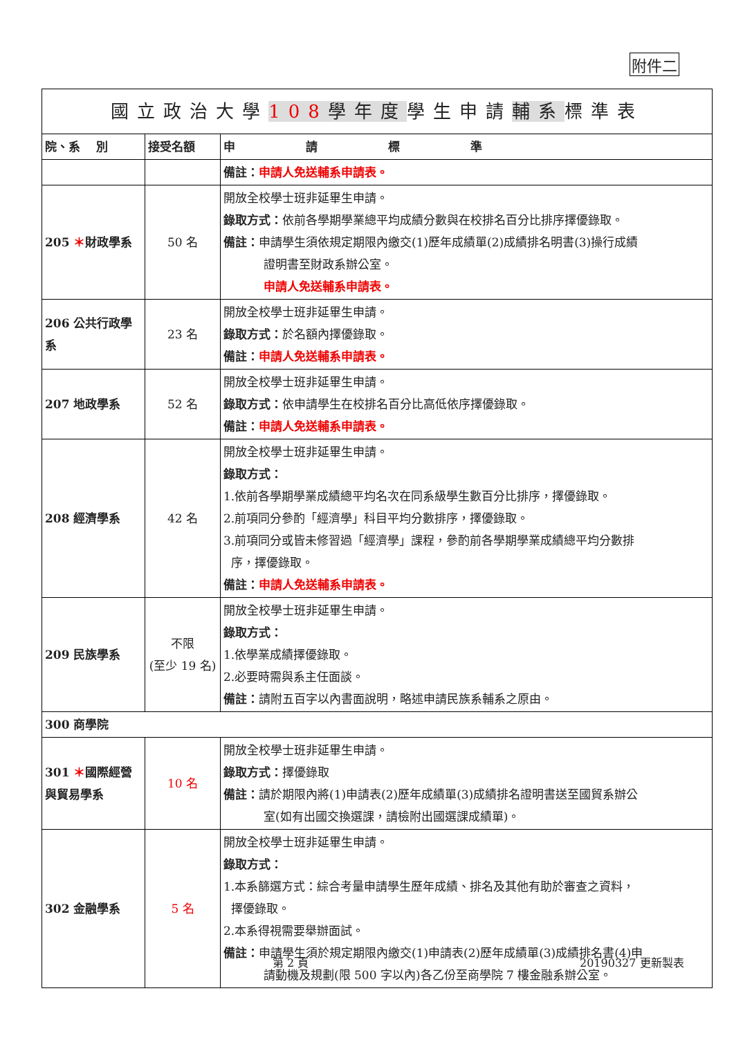附件二
| 國立政治大學 108 學年度 學生申請 輔系 標準表 | | |
| 院、系 別 | 接受名額 | 申 請 標 準 |
| | | 備註： 申請人免送輔系申請表。 |
| 205 ＊ 財政學系 | 50 名 | 開放全校學士班非延畢生申請。 錄取方式： 依前各學期學業總平均成績分數與在校排名百分比排序擇優錄取。 備註： 申請學生須依規定期限內繳交(1)歷年成績單(2)成績排名明書(3)操行成績 證明書至財政系辦公室。 申請人免送輔系申請表。 |
| 206 公共行政學系 | 23 名 | 開放全校學士班非延畢生申請。 錄取方式： 於名額內擇優錄取。 備註： 申請人免送輔系申請表。 |
| 207 地政學系 | 52 名 | 開放全校學士班非延畢生申請。 錄取方式： 依申請學生在校排名百分比高低依序擇優錄取。 備註： 申請人免送輔系申請表。 |
| 208 經濟學系 | 42 名 | 開放全校學士班非延畢生申請。 錄取方式： 1.依前各學期學業成績總平均名次在同系級學生數百分比排序，擇優錄取。 2.前項同分參酌「經濟學」科目平均分數排序，擇優錄取。 3.前項同分或皆未修習過「經濟學」課程，參酌前各學期學業成績總平均分數排 序，擇優錄取。 備註： 申請人免送輔系申請表。 |
| 209 民族學系 | 不限 (至少 19 名) | 開放全校學士班非延畢生申請。 錄取方式： 1.依學業成績擇優錄取。 2.必要時需與系主任面談。 備註： 請附五百字以內書面說明，略述申請民族系輔系之原由。 |
| 300 商學院 | | |
| 301 ＊ 國際經營與貿易學系 | 10 名 | 開放全校學士班非延畢生申請。 錄取方式： 擇優錄取 備註： 請於期限內將(1)申請表(2)歷年成績單(3)成績排名證明書送至國貿系辦公 室(如有出國交換選課，請檢附出國選課成績單)。 |
| 302 金融學系 | 5 名 | 開放全校學士班非延畢生申請。 錄取方式： 1.本系篩選方式：綜合考量申請學生歷年成績、排名及其他有助於審查之資料， 擇優錄取。 2.本系得視需要舉辦面試。 備註： 申請學生須於規定期限內繳交(1)申請表(2)歷年成績單(3)成績排名書(4)申 請動機及規劃(限 500 字以內)各乙份至商學院 7 樓金融系辦公室。 |
第 2 頁 20190327 更新製表